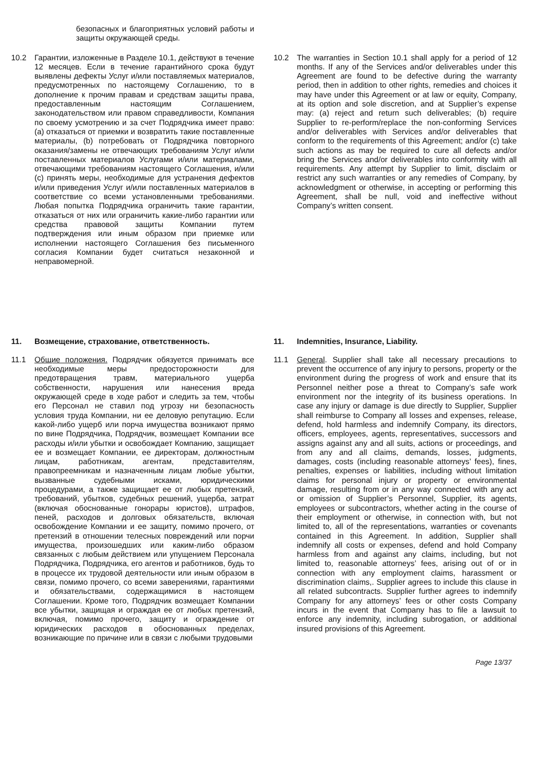безопасных и благоприятных условий работы и защиты окружающей среды.
10.2 Гарантии, изложенные в Разделе 10.1, действуют в течение 12 месяцев. Если в течение гарантийного срока будут выявлены дефекты Услуг и/или поставляемых материалов, предусмотренных по настоящему Соглашению, то в дополнение к прочим правам и средствам защиты права, предоставленным настоящим Соглашением, законодательством или правом справедливости, Компания по своему усмотрению и за счет Подрядчика имеет право: (a) отказаться от приемки и возвратить такие поставленные материалы, (b) потребовать от Подрядчика повторного оказания/замены не отвечающих требованиям Услуг и/или поставленных материалов Услугами и/или материалами, отвечающими требованиям настоящего Соглашения, и/или (c) принять меры, необходимые для устранения дефектов и/или приведения Услуг и/или поставленных материалов в соответствие со всеми установленными требованиями. Любая попытка Подрядчика ограничить такие гарантии, отказаться от них или ограничить какие-либо гарантии или средства правовой защиты Компании путем подтверждения или иным образом при приемке или исполнении настоящего Соглашения без письменного согласия Компании будет считаться незаконной и неправомерной.
10.2 The warranties in Section 10.1 shall apply for a period of 12 months. If any of the Services and/or deliverables under this Agreement are found to be defective during the warranty period, then in addition to other rights, remedies and choices it may have under this Agreement or at law or equity, Company, at its option and sole discretion, and at Supplier’s expense may: (a) reject and return such deliverables; (b) require Supplier to re-perform/replace the non-conforming Services and/or deliverables with Services and/or deliverables that conform to the requirements of this Agreement; and/or (c) take such actions as may be required to cure all defects and/or bring the Services and/or deliverables into conformity with all requirements. Any attempt by Supplier to limit, disclaim or restrict any such warranties or any remedies of Company, by acknowledgment or otherwise, in accepting or performing this Agreement, shall be null, void and ineffective without Company’s written consent.
11. Возмещение, страхование, ответственность.
11. Indemnities, Insurance, Liability.
11.1 Общие положения. Подрядчик обязуется принимать все необходимые меры предосторожности для предотвращения травм, материального ущерба собственности, нарушения или нанесения вреда окружающей среде в ходе работ и следить за тем, чтобы его Персонал не ставил под угрозу ни безопасность условия труда Компании, ни ее деловую репутацию. Если какой-либо ущерб или порча имущества возникают прямо по вине Подрядчика, Подрядчик, возмещает Компании все расходы и/или убытки и освобождает Компанию, защищает ее и возмещает Компании, ее директорам, должностным лицам, работникам, агентам, представителям, правопреемникам и назначенным лицам любые убытки, вызванные судебными исками, юридическими процедурами, а также защищает ее от любых претензий, требований, убытков, судебных решений, ущерба, затрат (включая обоснованные гонорары юристов), штрафов, пеней, расходов и долговых обязательств, включая освобождение Компании и ее защиту, помимо прочего, от претензий в отношении телесных повреждений или порчи имущества, произошедших или каким-либо образом связанных с любым действием или упущением Персонала Подрядчика, Подрядчика, его агентов и работников, будь то в процессе их трудовой деятельности или иным образом в связи, помимо прочего, со всеми заверениями, гарантиями и обязательствами, содержащимися в настоящем Соглашении. Кроме того, Подрядчик возмещает Компании все убытки, защищая и ограждая ее от любых претензий, включая, помимо прочего, защиту и ограждение от юридических расходов в обоснованных пределах, возникающие по причине или в связи с любыми трудовыми
11.1 General. Supplier shall take all necessary precautions to prevent the occurrence of any injury to persons, property or the environment during the progress of work and ensure that its Personnel neither pose a threat to Company’s safe work environment nor the integrity of its business operations. In case any injury or damage is due directly to Supplier, Supplier shall reimburse to Company all losses and expenses, release, defend, hold harmless and indemnify Company, its directors, officers, employees, agents, representatives, successors and assigns against any and all suits, actions or proceedings, and from any and all claims, demands, losses, judgments, damages, costs (including reasonable attorneys’ fees), fines, penalties, expenses or liabilities, including without limitation claims for personal injury or property or environmental damage, resulting from or in any way connected with any act or omission of Supplier’s Personnel, Supplier, its agents, employees or subcontractors, whether acting in the course of their employment or otherwise, in connection with, but not limited to, all of the representations, warranties or covenants contained in this Agreement. In addition, Supplier shall indemnify all costs or expenses, defend and hold Company harmless from and against any claims, including, but not limited to, reasonable attorneys’ fees, arising out of or in connection with any employment claims, harassment or discrimination claims,. Supplier agrees to include this clause in all related subcontracts. Supplier further agrees to indemnify Company for any attorneys’ fees or other costs Company incurs in the event that Company has to file a lawsuit to enforce any indemnity, including subrogation, or additional insured provisions of this Agreement.
Page 13/37